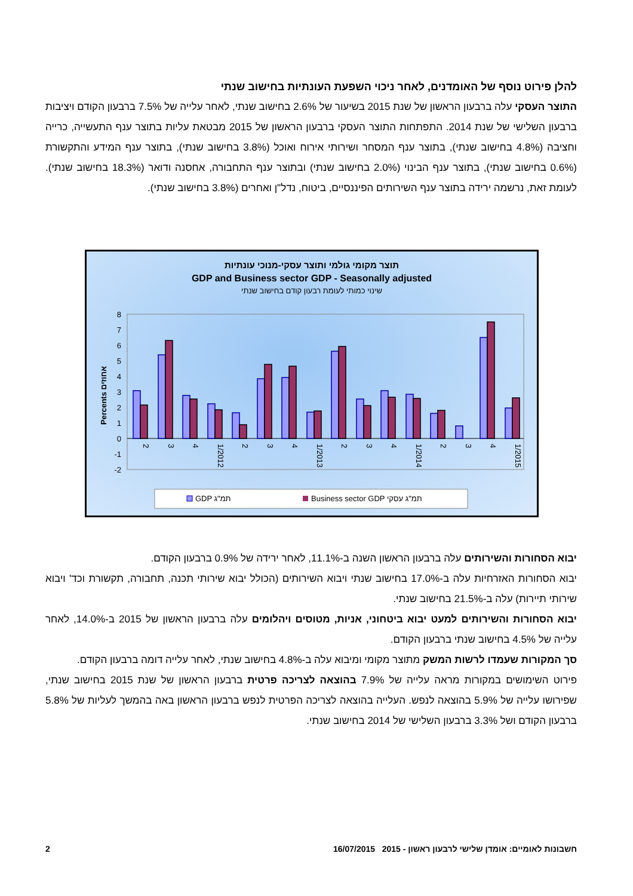להלן פירוט נוסף של האומדנים, לאחר ניכוי השפעת העונתיות בחישוב שנתי
התוצר העסקי עלה ברבעון הראשון של שנת 2015 בשיעור של 2.6% בחישוב שנתי, לאחר עלייה של 7.5% ברבעון הקודם ויציבות ברבעון השלישי של שנת 2014. התפתחות התוצר העסקי ברבעון הראשון של 2015 מבטאת עליות בתוצר ענף התעשייה, כרייה וחציבה (4.8% בחישוב שנתי), בתוצר ענף המסחר ושירותי אירוח ואוכל (3.8% בחישוב שנתי), בתוצר ענף המידע והתקשורת (0.6% בחישוב שנתי), בתוצר ענף הבינוי (2.0% בחישוב שנתי) ובתוצר ענף התחבורה, אחסנה ודואר (18.3% בחישוב שנתי). לעומת זאת, נרשמה ירידה בתוצר ענף השירותים הפיננסיים, ביטוח, נדל"ן ואחרים (3.8% בחישוב שנתי).
תוצר מקומי גולמי ותוצר עסקי-מנוכי עונתיות
GDP and Business sector GDP - Seasonally adjusted
שינוי כמותי לעומת רבעון קודם בחישוב שנתי
Percents אחוזים
8
7
6
5
4
3
2
1
0
-1
-2
2
3
4
1/2012
2
3
4
1/2013
2
3
4
1/2014
2
3
4
1/2015
GDP תמ"ג
Business sector GDP תמ"ג עסקי
יבוא הסחורות והשירותים עלה ברבעון הראשון השנה ב-11.1%, לאחר ירידה של 0.9% ברבעון הקודם.
יבוא הסחורות האזרחיות עלה ב-17.0% בחישוב שנתי ויבוא השירותים (הכולל יבוא שירותי תכנה, תחבורה, תקשורת וכד' ויבוא שירותי תיירות) עלה ב-21.5% בחישוב שנתי.
יבוא הסחורות והשירותים למעט יבוא ביטחוני, אניות, מטוסים ויהלומים עלה ברבעון הראשון של 2015 ב-14.0%, לאחר עלייה של 4.5% בחישוב שנתי ברבעון הקודם.
סך המקורות שעמדו לרשות המשק מתוצר מקומי ומיבוא עלה ב-4.8% בחישוב שנתי, לאחר עלייה דומה ברבעון הקודם.
פירוט השימושים במקורות מראה עלייה של 7.9% בהוצאה לצריכה פרטית ברבעון הראשון של שנת 2015 בחישוב שנתי, שפירושו עלייה של 5.9% בהוצאה לנפש. העלייה בהוצאה לצריכה הפרטית לנפש ברבעון הראשון באה בהמשך לעליות של 5.8% ברבעון הקודם ושל 3.3% ברבעון השלישי של 2014 בחישוב שנתי.
חשבונות לאומיים: אומדן שלישי לרבעון ראשון - 2015 16/07/2015 2